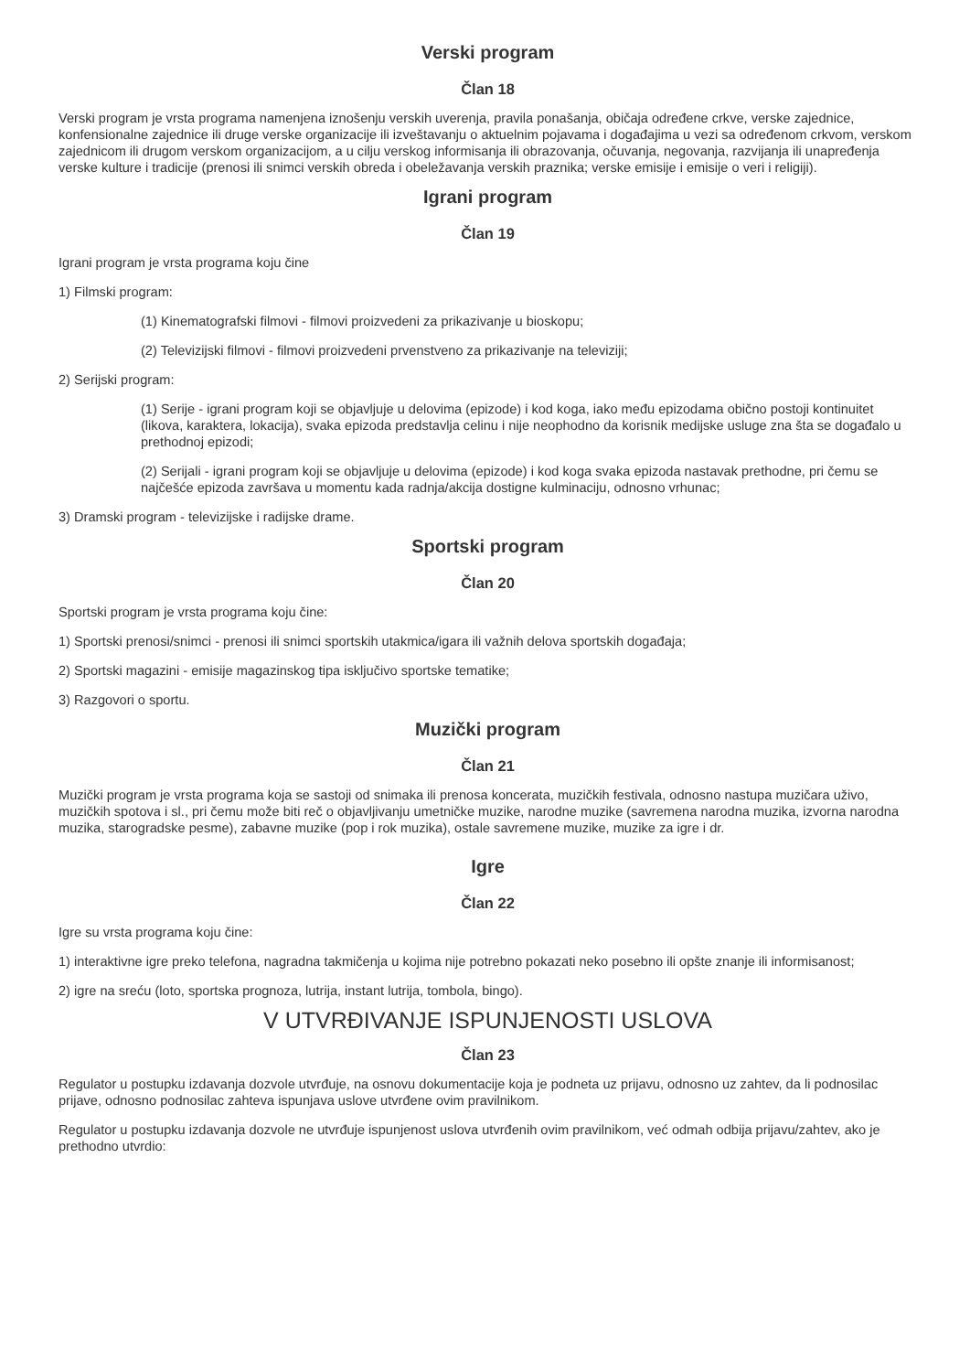Verski program
Član 18
Verski program je vrsta programa namenjena iznošenju verskih uverenja, pravila ponašanja, običaja određene crkve, verske zajednice, konfensionalne zajednice ili druge verske organizacije ili izveštavanju o aktuelnim pojavama i događajima u vezi sa određenom crkvom, verskom zajednicom ili drugom verskom organizacijom, a u cilju verskog informisanja ili obrazovanja, očuvanja, negovanja, razvijanja ili unapređenja verske kulture i tradicije (prenosi ili snimci verskih obreda i obeležavanja verskih praznika; verske emisije i emisije o veri i religiji).
Igrani program
Član 19
Igrani program je vrsta programa koju čine
1) Filmski program:
(1) Kinematografski filmovi - filmovi proizvedeni za prikazivanje u bioskopu;
(2) Televizijski filmovi - filmovi proizvedeni prvenstveno za prikazivanje na televiziji;
2) Serijski program:
(1) Serije - igrani program koji se objavljuje u delovima (epizode) i kod koga, iako među epizodama obično postoji kontinuitet (likova, karaktera, lokacija), svaka epizoda predstavlja celinu i nije neophodno da korisnik medijske usluge zna šta se događalo u prethodnoj epizodi;
(2) Serijali - igrani program koji se objavljuje u delovima (epizode) i kod koga svaka epizoda nastavak prethodne, pri čemu se najčešće epizoda završava u momentu kada radnja/akcija dostigne kulminaciju, odnosno vrhunac;
3) Dramski program - televizijske i radijske drame.
Sportski program
Član 20
Sportski program je vrsta programa koju čine:
1) Sportski prenosi/snimci - prenosi ili snimci sportskih utakmica/igara ili važnih delova sportskih događaja;
2) Sportski magazini - emisije magazinskog tipa isključivo sportske tematike;
3) Razgovori o sportu.
Muzički program
Član 21
Muzički program je vrsta programa koja se sastoji od snimaka ili prenosa koncerata, muzičkih festivala, odnosno nastupa muzičara uživo, muzičkih spotova i sl., pri čemu može biti reč o objavljivanju umetničke muzike, narodne muzike (savremena narodna muzika, izvorna narodna muzika, starogradske pesme), zabavne muzike (pop i rok muzika), ostale savremene muzike, muzike za igre i dr.
Igre
Član 22
Igre su vrsta programa koju čine:
1) interaktivne igre preko telefona, nagradna takmičenja u kojima nije potrebno pokazati neko posebno ili opšte znanje ili informisanost;
2) igre na sreću (loto, sportska prognoza, lutrija, instant lutrija, tombola, bingo).
V UTVRĐIVANJE ISPUNJENOSTI USLOVA
Član 23
Regulator u postupku izdavanja dozvole utvrđuje, na osnovu dokumentacije koja je podneta uz prijavu, odnosno uz zahtev, da li podnosilac prijave, odnosno podnosilac zahteva ispunjava uslove utvrđene ovim pravilnikom.
Regulator u postupku izdavanja dozvole ne utvrđuje ispunjenost uslova utvrđenih ovim pravilnikom, već odmah odbija prijavu/zahtev, ako je prethodno utvrdio: